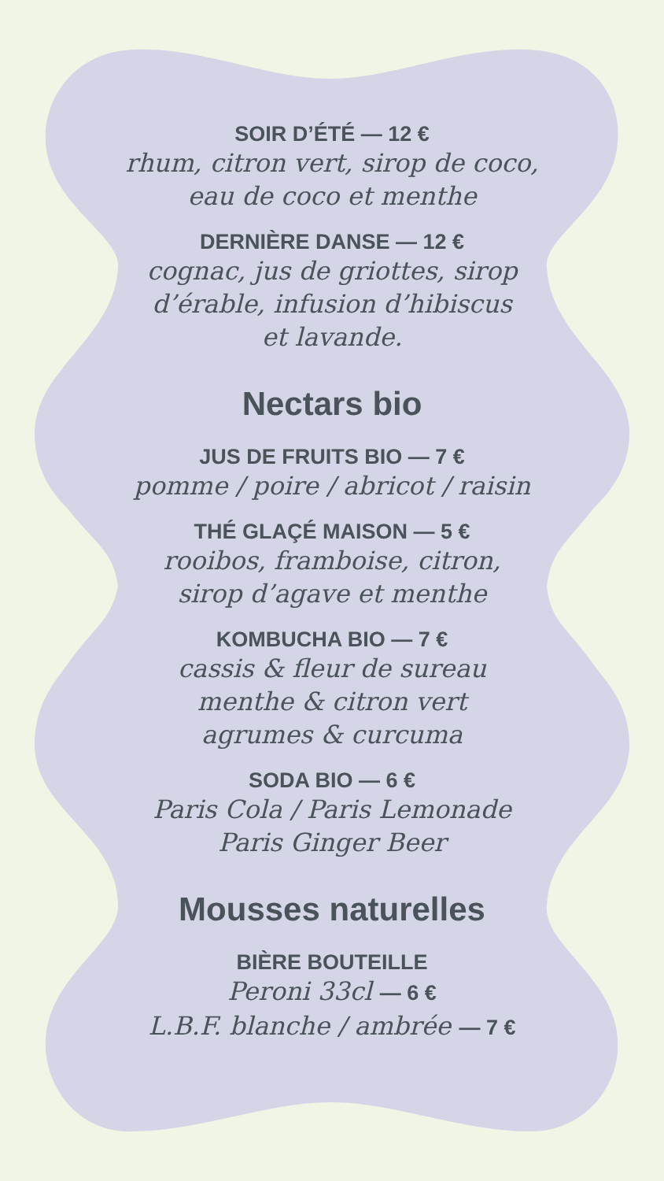SOIR D’ÉTÉ — 12 €
rhum, citron vert, sirop de coco,
eau de coco et menthe
DERNIÈRE DANSE — 12 €
cognac, jus de griottes, sirop
d’érable, infusion d’hibiscus
et lavande.
Nectars bio
JUS DE FRUITS BIO — 7 €
pomme / poire / abricot / raisin
THÉ GLAÇÉ MAISON — 5 €
rooibos, framboise, citron,
sirop d’agave et menthe
KOMBUCHA BIO — 7 €
cassis & fleur de sureau
menthe & citron vert
agrumes & curcuma
SODA BIO — 6 €
Paris Cola / Paris Lemonade
Paris Ginger Beer
Mousses naturelles
BIÈRE BOUTEILLE
Peroni 33cl — 6 €
L.B.F. blanche / ambrée — 7 €